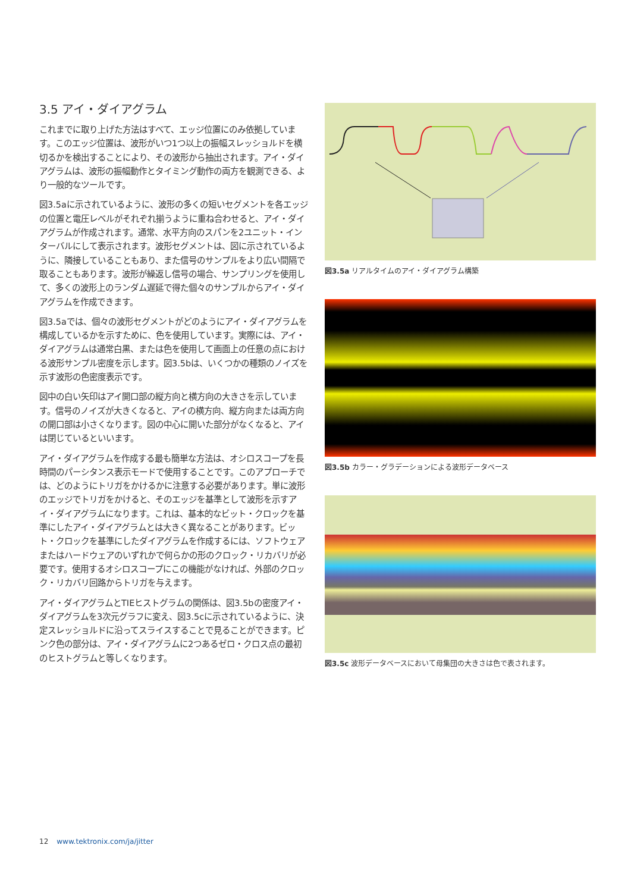3.5 アイ・ダイアグラム
これまでに取り上げた方法はすべて、エッジ位置にのみ依拠しています。このエッジ位置は、波形がいつ1つ以上の振幅スレッショルドを横切るかを検出することにより、その波形から抽出されます。アイ・ダイアグラムは、波形の振幅動作とタイミング動作の両方を観測できる、より一般的なツールです。
図3.5aに示されているように、波形の多くの短いセグメントを各エッジの位置と電圧レベルがそれぞれ揃うように重ね合わせると、アイ・ダイアグラムが作成されます。通常、水平方向のスパンを2ユニット・インターバルにして表示されます。波形セグメントは、図に示されているように、隣接していることもあり、また信号のサンプルをより広い間隔で取ることもあります。波形が繰返し信号の場合、サンプリングを使用して、多くの波形上のランダム遅延で得た個々のサンプルからアイ・ダイアグラムを作成できます。
図3.5aでは、個々の波形セグメントがどのようにアイ・ダイアグラムを構成しているかを示すために、色を使用しています。実際には、アイ・ダイアグラムは通常白黒、または色を使用して画面上の任意の点における波形サンプル密度を示します。図3.5bは、いくつかの種類のノイズを示す波形の色密度表示です。
図中の白い矢印はアイ開口部の縦方向と横方向の大きさを示しています。信号のノイズが大きくなると、アイの横方向、縦方向または両方向の開口部は小さくなります。図の中心に開いた部分がなくなると、アイは閉じているといいます。
アイ・ダイアグラムを作成する最も簡単な方法は、オシロスコープを長時間のパーシタンス表示モードで使用することです。このアプローチでは、どのようにトリガをかけるかに注意する必要があります。単に波形のエッジでトリガをかけると、そのエッジを基準として波形を示すアイ・ダイアグラムになります。これは、基本的なビット・クロックを基準にしたアイ・ダイアグラムとは大きく異なることがあります。ビット・クロックを基準にしたダイアグラムを作成するには、ソフトウェアまたはハードウェアのいずれかで何らかの形のクロック・リカバリが必要です。使用するオシロスコープにこの機能がなければ、外部のクロック・リカバリ回路からトリガを与えます。
アイ・ダイアグラムとTIEヒストグラムの関係は、図3.5bの密度アイ・ダイアグラムを3次元グラフに変え、図3.5cに示されているように、決定スレッショルドに沿ってスライスすることで見ることができます。ピンク色の部分は、アイ・ダイアグラムに2つあるゼロ・クロス点の最初のヒストグラムと等しくなります。
図3.5a リアルタイムのアイ・ダイアグラム構築
図3.5b カラー・グラデーションによる波形データベース
図3.5c 波形データベースにおいて母集団の大きさは色で表されます。
12 www.tektronix.com/ja/jitter